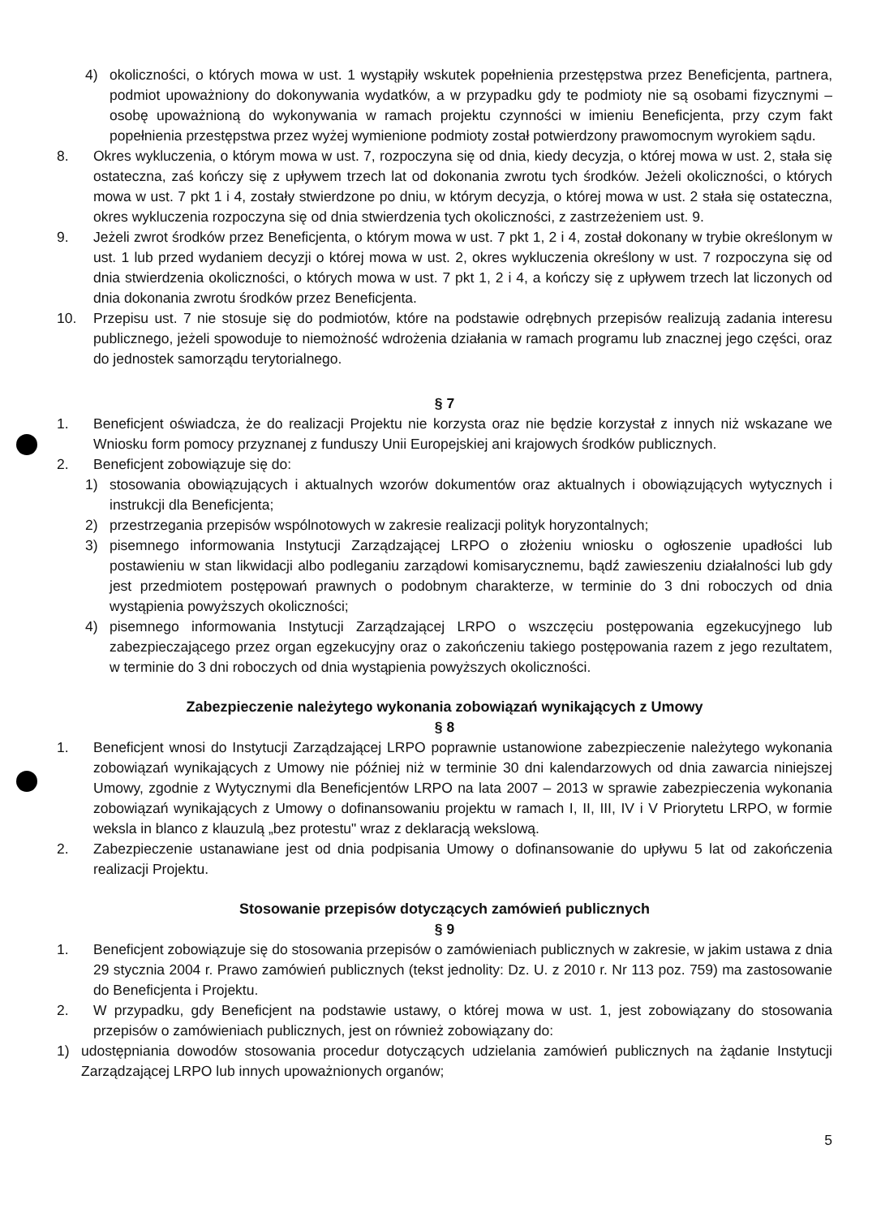4) okoliczności, o których mowa w ust. 1 wystąpiły wskutek popełnienia przestępstwa przez Beneficjenta, partnera, podmiot upoważniony do dokonywania wydatków, a w przypadku gdy te podmioty nie są osobami fizycznymi – osobę upoważnioną do wykonywania w ramach projektu czynności w imieniu Beneficjenta, przy czym fakt popełnienia przestępstwa przez wyżej wymienione podmioty został potwierdzony prawomocnym wyrokiem sądu.
8. Okres wykluczenia, o którym mowa w ust. 7, rozpoczyna się od dnia, kiedy decyzja, o której mowa w ust. 2, stała się ostateczna, zaś kończy się z upływem trzech lat od dokonania zwrotu tych środków. Jeżeli okoliczności, o których mowa w ust. 7 pkt 1 i 4, zostały stwierdzone po dniu, w którym decyzja, o której mowa w ust. 2 stała się ostateczna, okres wykluczenia rozpoczyna się od dnia stwierdzenia tych okoliczności, z zastrzeżeniem ust. 9.
9. Jeżeli zwrot środków przez Beneficjenta, o którym mowa w ust. 7 pkt 1, 2 i 4, został dokonany w trybie określonym w ust. 1 lub przed wydaniem decyzji o której mowa w ust. 2, okres wykluczenia określony w ust. 7 rozpoczyna się od dnia stwierdzenia okoliczności, o których mowa w ust. 7 pkt 1, 2 i 4, a kończy się z upływem trzech lat liczonych od dnia dokonania zwrotu środków przez Beneficjenta.
10. Przepisu ust. 7 nie stosuje się do podmiotów, które na podstawie odrębnych przepisów realizują zadania interesu publicznego, jeżeli spowoduje to niemożność wdrożenia działania w ramach programu lub znacznej jego części, oraz do jednostek samorządu terytorialnego.
§ 7
1. Beneficjent oświadcza, że do realizacji Projektu nie korzysta oraz nie będzie korzystał z innych niż wskazane we Wniosku form pomocy przyznanej z funduszy Unii Europejskiej ani krajowych środków publicznych.
2. Beneficjent zobowiązuje się do:
1) stosowania obowiązujących i aktualnych wzorów dokumentów oraz aktualnych i obowiązujących wytycznych i instrukcji dla Beneficjenta;
2) przestrzegania przepisów wspólnotowych w zakresie realizacji polityk horyzontalnych;
3) pisemnego informowania Instytucji Zarządzającej LRPO o złożeniu wniosku o ogłoszenie upadłości lub postawieniu w stan likwidacji albo podleganiu zarządowi komisarycznemu, bądź zawieszeniu działalności lub gdy jest przedmiotem postępowań prawnych o podobnym charakterze, w terminie do 3 dni roboczych od dnia wystąpienia powyższych okoliczności;
4) pisemnego informowania Instytucji Zarządzającej LRPO o wszczęciu postępowania egzekucyjnego lub zabezpieczającego przez organ egzekucyjny oraz o zakończeniu takiego postępowania razem z jego rezultatem, w terminie do 3 dni roboczych od dnia wystąpienia powyższych okoliczności.
Zabezpieczenie należytego wykonania zobowiązań wynikających z Umowy
§ 8
1. Beneficjent wnosi do Instytucji Zarządzającej LRPO poprawnie ustanowione zabezpieczenie należytego wykonania zobowiązań wynikających z Umowy nie później niż w terminie 30 dni kalendarzowych od dnia zawarcia niniejszej Umowy, zgodnie z Wytycznymi dla Beneficjentów LRPO na lata 2007 – 2013 w sprawie zabezpieczenia wykonania zobowiązań wynikających z Umowy o dofinansowaniu projektu w ramach I, II, III, IV i V Priorytetu LRPO, w formie weksla in blanco z klauzulą „bez protestu" wraz z deklaracją wekslową.
2. Zabezpieczenie ustanawiane jest od dnia podpisania Umowy o dofinansowanie do upływu 5 lat od zakończenia realizacji Projektu.
Stosowanie przepisów dotyczących zamówień publicznych
§ 9
1. Beneficjent zobowiązuje się do stosowania przepisów o zamówieniach publicznych w zakresie, w jakim ustawa z dnia 29 stycznia 2004 r. Prawo zamówień publicznych (tekst jednolity: Dz. U. z 2010 r. Nr 113 poz. 759) ma zastosowanie do Beneficjenta i Projektu.
2. W przypadku, gdy Beneficjent na podstawie ustawy, o której mowa w ust. 1, jest zobowiązany do stosowania przepisów o zamówieniach publicznych, jest on również zobowiązany do:
1) udostępniania dowodów stosowania procedur dotyczących udzielania zamówień publicznych na żądanie Instytucji Zarządzającej LRPO lub innych upoważnionych organów;
5